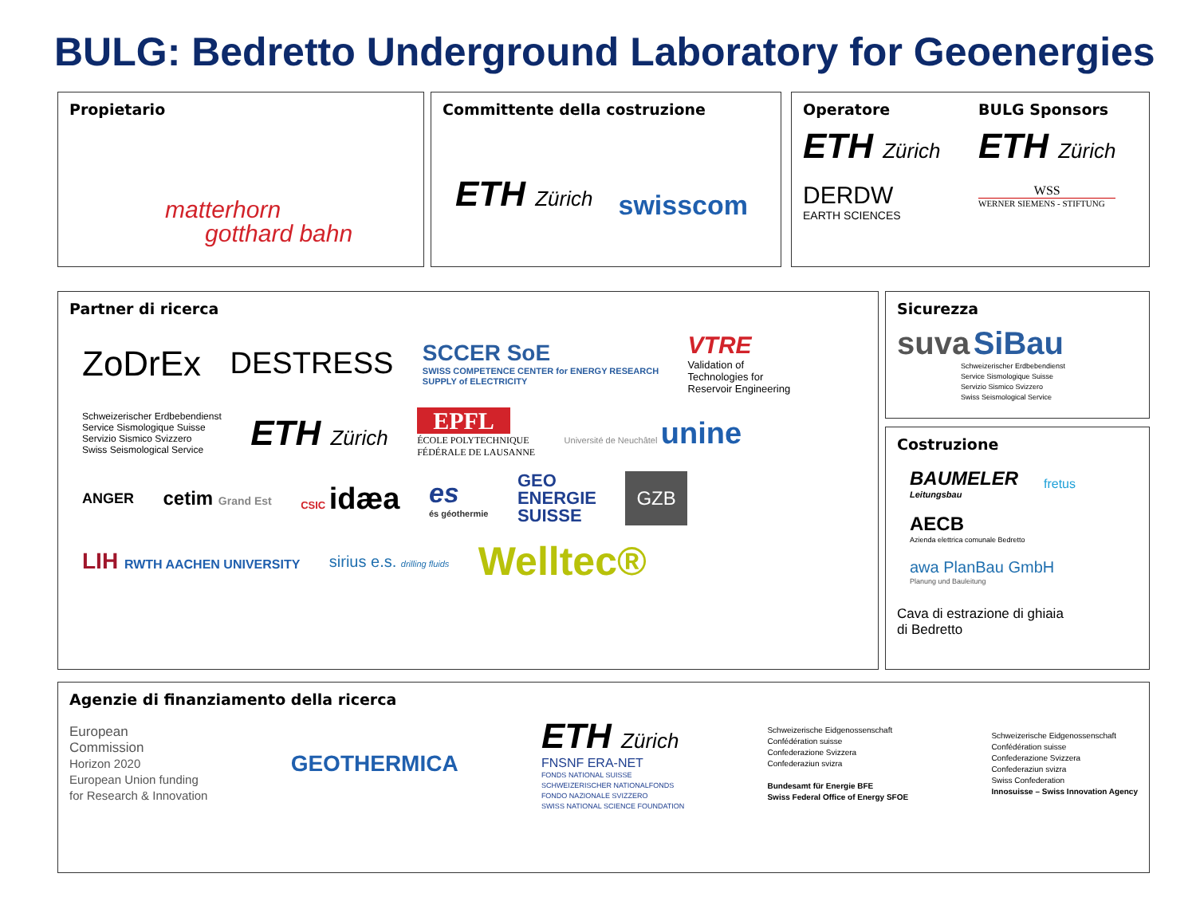BULG: Bedretto Underground Laboratory for Geoenergies
Propietario
matterhorn
gotthard bahn
Committente della costruzione
ETH Zürich
swisscom
Operatore
ETH Zürich
DERDW
EARTH SCIENCES
BULG Sponsors
ETH Zürich
WSS
WERNER SIEMENS - STIFTUNG
Partner di ricerca
ZoDrEx
DESTRESS
SCCER SoE
SWISS COMPETENCE CENTER for ENERGY RESEARCH
SUPPLY of ELECTRICITY
VTRE
Validation of
Technologies for
Reservoir Engineering
Schweizerischer Erdbebendienst
Service Sismologique Suisse
Servizio Sismico Svizzero
Swiss Seismological Service
ETH Zürich
EPFL
ÉCOLE POLYTECHNIQUE
FÉDÉRALE DE LAUSANNE
Université de Neuchâtel unine
ANGER
cetim Grand Est CSIC idæa
es
és géothermie
GEO
ENERGIE
SUISSE
GZB
LIH RWTH AACHEN UNIVERSITY
sirius e.s. drilling fluids
Welltec®
Sicurezza
suva SiBau
Schweizerischer Erdbebendienst
Service Sismologique Suisse
Servizio Sismico Svizzero
Swiss Seismological Service
Costruzione
BAUMELER
Leitungsbau
fretus
AECB
Azienda elettrica comunale Bedretto
awa PlanBau GmbH
Planung und Bauleitung
Cava di estrazione di ghiaia
di Bedretto
Agenzie di finanziamento della ricerca
European
Commission
Horizon 2020
European Union funding
for Research & Innovation
GEOTHERMICA
ETH Zürich
FNSNF ERA-NET
FONDS NATIONAL SUISSE
SCHWEIZERISCHER NATIONALFONDS
FONDO NAZIONALE SVIZZERO
SWISS NATIONAL SCIENCE FOUNDATION
Schweizerische Eidgenossenschaft
Confédération suisse
Confederazione Svizzera
Confederaziun svizra
Bundesamt für Energie BFE
Swiss Federal Office of Energy SFOE
Schweizerische Eidgenossenschaft
Confédération suisse
Confederazione Svizzera
Confederaziun svizra
Swiss Confederation
Innosuisse – Swiss Innovation Agency